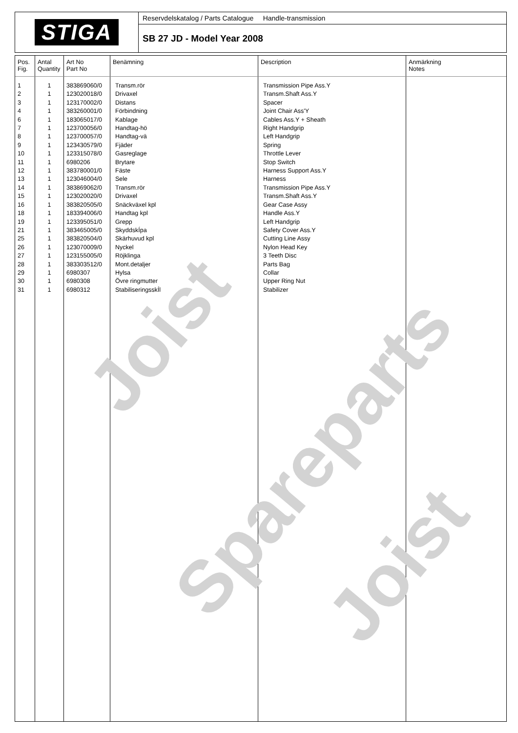STIGA
Reservdelskatalog / Parts Catalogue Handle-transmission
SB 27 JD - Model Year 2008
| Pos. Fig. | Antal Quantity | Art No Part No | Benämning | Description | Anmärkning Notes |
| --- | --- | --- | --- | --- | --- |
| 1 2 3 4 6 7 8 9 10 11 12 13 14 15 16 18 19 21 25 26 27 28 29 30 31 | 1 1 1 1 1 1 1 1 1 1 1 1 1 1 1 1 1 1 1 1 1 1 1 1 1 | 383869060/0 123020018/0 123170002/0 383260001/0 183065017/0 123700056/0 123700057/0 123430579/0 123315078/0 6980206 383780001/0 123046004/0 383869062/0 123020020/0 383820505/0 183394006/0 123395051/0 383465005/0 383820504/0 123070009/0 123155005/0 383303512/0 6980307 6980308 6980312 | Transm.rör Drivaxel Distans Förbindning Kablage Handtag-hö Handtag-vä Fjäder Gasreglage Brytare Fäste Sele Transm.rör Drivaxel Snäckväxel kpl Handtag kpl Grepp SkyddskÍpa Skärhuvud kpl Nyckel Röjklinga Mont.detaljer Hylsa Övre ringmutter StabiliseringsskÍl | Transmission Pipe Ass.Y Transm.Shaft Ass.Y Spacer Joint Chair Ass'Y Cables Ass.Y + Sheath Right Handgrip Left Handgrip Spring Throttle Lever Stop Switch Harness Support Ass.Y Harness Transmission Pipe Ass.Y Transm.Shaft Ass.Y Gear Case Assy Handle Ass.Y Left Handgrip Safety Cover Ass.Y Cutting Line Assy Nylon Head Key 3 Teeth Disc Parts Bag Collar Upper Ring Nut Stabilizer | |
Joist
Spareparts
Joist